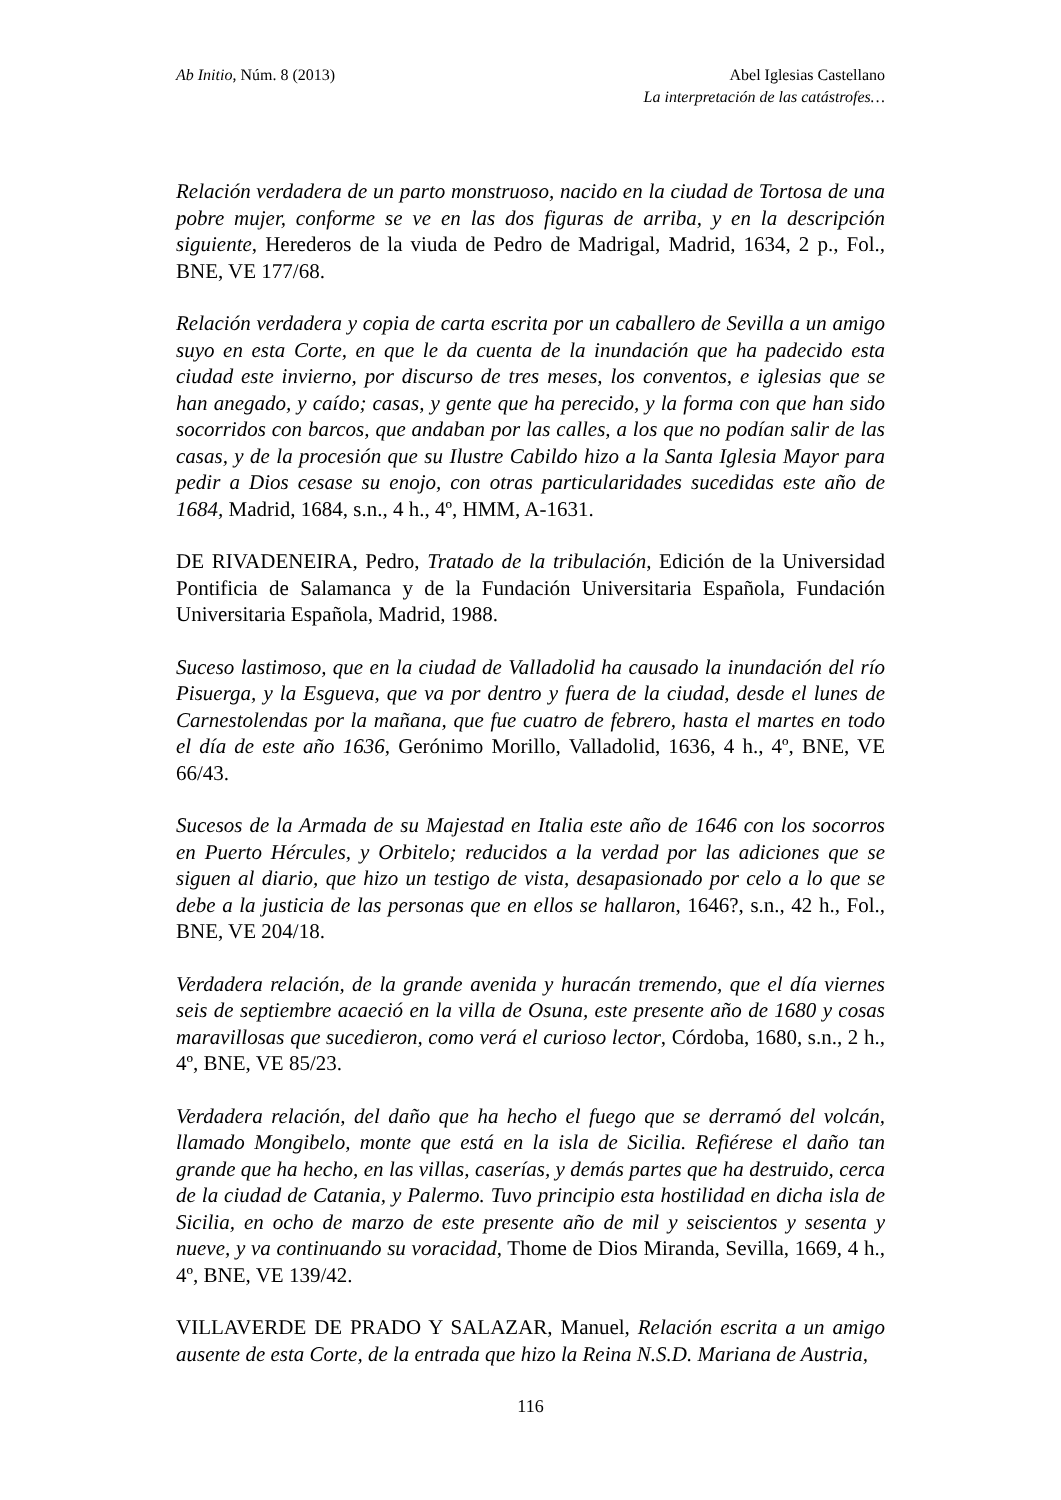Ab Initio, Núm. 8 (2013) Abel Iglesias Castellano
La interpretación de las catástrofes…
Relación verdadera de un parto monstruoso, nacido en la ciudad de Tortosa de una pobre mujer, conforme se ve en las dos figuras de arriba, y en la descripción siguiente, Herederos de la viuda de Pedro de Madrigal, Madrid, 1634, 2 p., Fol., BNE, VE 177/68.
Relación verdadera y copia de carta escrita por un caballero de Sevilla a un amigo suyo en esta Corte, en que le da cuenta de la inundación que ha padecido esta ciudad este invierno, por discurso de tres meses, los conventos, e iglesias que se han anegado, y caído; casas, y gente que ha perecido, y la forma con que han sido socorridos con barcos, que andaban por las calles, a los que no podían salir de las casas, y de la procesión que su Ilustre Cabildo hizo a la Santa Iglesia Mayor para pedir a Dios cesase su enojo, con otras particularidades sucedidas este año de 1684, Madrid, 1684, s.n., 4 h., 4º, HMM, A-1631.
DE RIVADENEIRA, Pedro, Tratado de la tribulación, Edición de la Universidad Pontificia de Salamanca y de la Fundación Universitaria Española, Fundación Universitaria Española, Madrid, 1988.
Suceso lastimoso, que en la ciudad de Valladolid ha causado la inundación del río Pisuerga, y la Esgueva, que va por dentro y fuera de la ciudad, desde el lunes de Carnestolendas por la mañana, que fue cuatro de febrero, hasta el martes en todo el día de este año 1636, Gerónimo Morillo, Valladolid, 1636, 4 h., 4º, BNE, VE 66/43.
Sucesos de la Armada de su Majestad en Italia este año de 1646 con los socorros en Puerto Hércules, y Orbitelo; reducidos a la verdad por las adiciones que se siguen al diario, que hizo un testigo de vista, desapasionado por celo a lo que se debe a la justicia de las personas que en ellos se hallaron, 1646?, s.n., 42 h., Fol., BNE, VE 204/18.
Verdadera relación, de la grande avenida y huracán tremendo, que el día viernes seis de septiembre acaeció en la villa de Osuna, este presente año de 1680 y cosas maravillosas que sucedieron, como verá el curioso lector, Córdoba, 1680, s.n., 2 h., 4º, BNE, VE 85/23.
Verdadera relación, del daño que ha hecho el fuego que se derramó del volcán, llamado Mongibelo, monte que está en la isla de Sicilia. Refiérese el daño tan grande que ha hecho, en las villas, caserías, y demás partes que ha destruido, cerca de la ciudad de Catania, y Palermo. Tuvo principio esta hostilidad en dicha isla de Sicilia, en ocho de marzo de este presente año de mil y seiscientos y sesenta y nueve, y va continuando su voracidad, Thome de Dios Miranda, Sevilla, 1669, 4 h., 4º, BNE, VE 139/42.
VILLAVERDE DE PRADO Y SALAZAR, Manuel, Relación escrita a un amigo ausente de esta Corte, de la entrada que hizo la Reina N.S.D. Mariana de Austria,
116